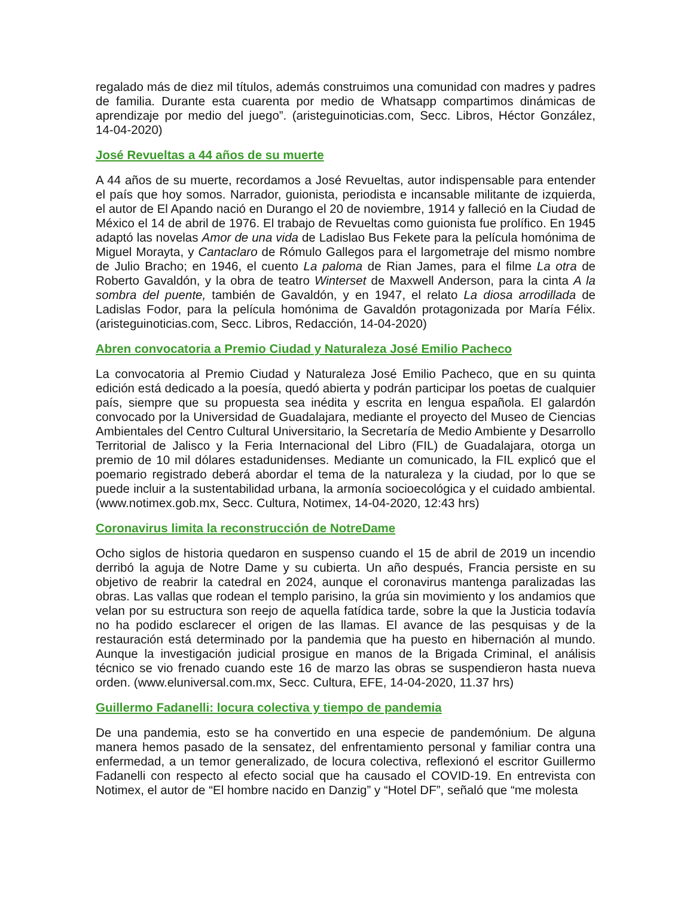regalado más de diez mil títulos, además construimos una comunidad con madres y padres de familia. Durante esta cuarenta por medio de Whatsapp compartimos dinámicas de aprendizaje por medio del juego”. (aristeguinoticias.com, Secc. Libros, Héctor González, 14-04-2020)
José Revueltas a 44 años de su muerte
A 44 años de su muerte, recordamos a José Revueltas, autor indispensable para entender el país que hoy somos. Narrador, guionista, periodista e incansable militante de izquierda, el autor de El Apando nació en Durango el 20 de noviembre, 1914 y falleció en la Ciudad de México el 14 de abril de 1976. El trabajo de Revueltas como guionista fue prolífico. En 1945 adaptó las novelas Amor de una vida de Ladislao Bus Fekete para la película homónima de Miguel Morayta, y Cantaclaro de Rómulo Gallegos para el largometraje del mismo nombre de Julio Bracho; en 1946, el cuento La paloma de Rian James, para el filme La otra de Roberto Gavaldón, y la obra de teatro Winterset de Maxwell Anderson, para la cinta A la sombra del puente, también de Gavaldón, y en 1947, el relato La diosa arrodillada de Ladislas Fodor, para la película homónima de Gavaldón protagonizada por María Félix. (aristeguinoticias.com, Secc. Libros, Redacción, 14-04-2020)
Abren convocatoria a Premio Ciudad y Naturaleza José Emilio Pacheco
La convocatoria al Premio Ciudad y Naturaleza José Emilio Pacheco, que en su quinta edición está dedicado a la poesía, quedó abierta y podrán participar los poetas de cualquier país, siempre que su propuesta sea inédita y escrita en lengua española. El galardón convocado por la Universidad de Guadalajara, mediante el proyecto del Museo de Ciencias Ambientales del Centro Cultural Universitario, la Secretaría de Medio Ambiente y Desarrollo Territorial de Jalisco y la Feria Internacional del Libro (FIL) de Guadalajara, otorga un premio de 10 mil dólares estadunidenses. Mediante un comunicado, la FIL explicó que el poemario registrado deberá abordar el tema de la naturaleza y la ciudad, por lo que se puede incluir a la sustentabilidad urbana, la armonía socioecológica y el cuidado ambiental. (www.notimex.gob.mx, Secc. Cultura, Notimex, 14-04-2020, 12:43 hrs)
Coronavirus limita la reconstrucción de NotreDame
Ocho siglos de historia quedaron en suspenso cuando el 15 de abril de 2019 un incendio derribó la aguja de Notre Dame y su cubierta. Un año después, Francia persiste en su objetivo de reabrir la catedral en 2024, aunque el coronavirus mantenga paralizadas las obras. Las vallas que rodean el templo parisino, la grúa sin movimiento y los andamios que velan por su estructura son reejo de aquella fatídica tarde, sobre la que la Justicia todavía no ha podido esclarecer el origen de las llamas. El avance de las pesquisas y de la restauración está determinado por la pandemia que ha puesto en hibernación al mundo. Aunque la investigación judicial prosigue en manos de la Brigada Criminal, el análisis técnico se vio frenado cuando este 16 de marzo las obras se suspendieron hasta nueva orden. (www.eluniversal.com.mx, Secc. Cultura, EFE, 14-04-2020, 11.37 hrs)
Guillermo Fadanelli: locura colectiva y tiempo de pandemia
De una pandemia, esto se ha convertido en una especie de pandemónium. De alguna manera hemos pasado de la sensatez, del enfrentamiento personal y familiar contra una enfermedad, a un temor generalizado, de locura colectiva, reflexionó el escritor Guillermo Fadanelli con respecto al efecto social que ha causado el COVID-19. En entrevista con Notimex, el autor de “El hombre nacido en Danzig” y “Hotel DF”, señaló que “me molesta